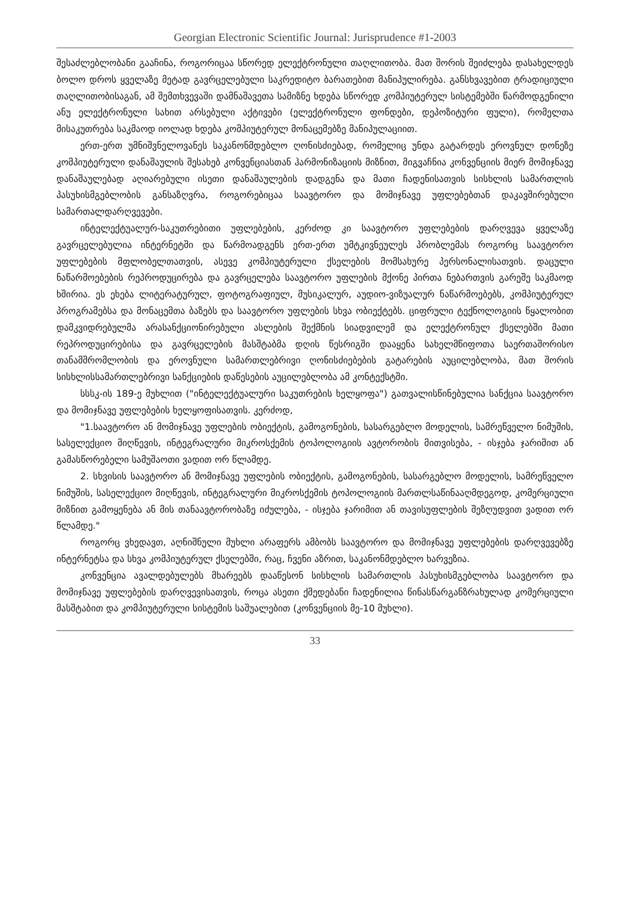Georgian Electronic Scientific Journal: Jurisprudence #1-2003
შესაძლებლობანი გააჩინა, როგორიცაა სწორედ ელექტრონული თაღლითობა. მათ შორის შეიძლება დასახელდეს ბოლო დროს ყველაზე მეტად გავრცელებული საკრედიტო ბარათებით მანიპულირება. განსხვავებით ტრადიციული თაღლითობისაგან, ამ შემთხვევაში დამნაშავეთა სამიზნე ხდება სწორედ კომპიუტერულ სისტემებში წარმოდგენილი ანუ ელექტრონული სახით არსებული აქტივები (ელექტრონული ფონდები, დეპოზიტური ფული), რომელთა მისაკუთრება საკმაოდ იოლად ხდება კომპიუტერულ მონაცემებზე მანიპულაციით.
ერთ-ერთ უმნიშვნელოვანეს საკანონმდებლო ღონისძიებად, რომელიც უნდა გატარდეს ეროვნულ დონეზე კომპიუტერული დანაშაულის შესახებ კონვენციასთან ჰარმონიზაციის მიზნით, მიგვაჩნია კონვენციის მიერ მომიჯნავე დანაშაულებად აღიარებული ისეთი დანაშაულების დადგენა და მათი ჩადენისათვის სისხლის სამართლის პასუხისმგებლობის განსაზღვრა, როგორებიცაა საავტორო და მომიჯნავე უფლებებთან დაკავშირებული სამართალდარღვევები.
ინტელექტუალურ-საკუთრებითი უფლებების, კერძოდ კი საავტორო უფლებების დარღვევა ყველაზე გავრცელებულია ინტერნეტში და წარმოადგენს ერთ-ერთ უმტკივნეულეს პრობლემას როგორც საავტორო უფლებების მფლობელთათვის, ასევე კომპიუტერული ქსელების მომსახურე პერსონალისათვის. დაცული ნაწარმოებების რეპროდუცირება და გავრცელება საავტორო უფლების მქონე პირთა ნებართვის გარეშე საკმაოდ ხშირია. ეს ეხება ლიტერატურულ, ფოტოგრაფიულ, მუსიკალურ, აუდიო-ვიზუალურ ნაწარმოებებს, კომპიუტერულ პროგრამებსა და მონაცემთა ბაზებს და საავტორო უფლების სხვა ობიექტებს. ციფრული ტექნოლოგიის წყალობით დამკვიდრებულმა არასანქციონირებული ასლების შექმნის სიადვილემ და ელექტრონულ ქსელებში მათი რეპროდუცირებისა და გავრცელების მასშტაბმა დღის წესრიგში დააყენა სახელმწიფოთა საერთაშორისო თანამშრომლობის და ეროვნული სამართლებრივი ღონისძიებების გატარების აუცილებლობა, მათ შორის სისხლისსამართლებრივი სანქციების დაწესების აუცილებლობა ამ კონტექსტში.
სსსკ-ის 189-ე მუხლით ("ინტელექტუალური საკუთრების ხელყოფა") გათვალისწინებულია სანქცია საავტორო და მომიჯნავე უფლებების ხელყოფისათვის. კერძოდ,
"1.საავტორო ან მომიჯნავე უფლების ობიექტის, გამოგონების, სასარგებლო მოდელის, სამრეწველო ნიმუშის, სასელექციო მიღწევის, ინტეგრალური მიკროსქემის ტოპოლოგიის ავტორობის მითვისება, - ისჯება ჯარიმით ან გამასწორებელი სამუშაოთი ვადით ორ წლამდე.
2. სხვისის საავტორო ან მომიჯნავე უფლების ობიექტის, გამოგონების, სასარგებლო მოდელის, სამრეწველო ნიმუშის, სასელექციო მიღწევის, ინტეგრალური მიკროსქემის ტოპოლოგიის მართლსაწინააღმდეგოდ, კომერციული მიზნით გამოყენება ან მის თანაავტორობაზე იძულება, - ისჯება ჯარიმით ან თავისუფლების შეზღუდვით ვადით ორ წლამდე."
როგორც ვხედავთ, აღნიშნული მუხლი არაფერს ამბობს საავტორო და მომიჯნავე უფლებების დარღვევებზე ინტერნეტსა და სხვა კომპიუტერულ ქსელებში, რაც, ჩვენი აზრით, საკანონმდებლო ხარვეზია.
კონვენცია ავალდებულებს მხარეებს დააწესონ სისხლის სამართლის პასუხისმგებლობა საავტორო და მომიჯნავე უფლებების დარღვევისათვის, როცა ასეთი ქმედებანი ჩადენილია წინასწარგანზრახულად კომერციული მასშტაბით და კომპიუტერული სისტემის საშუალებით (კონვენციის მე-10 მუხლი).
33